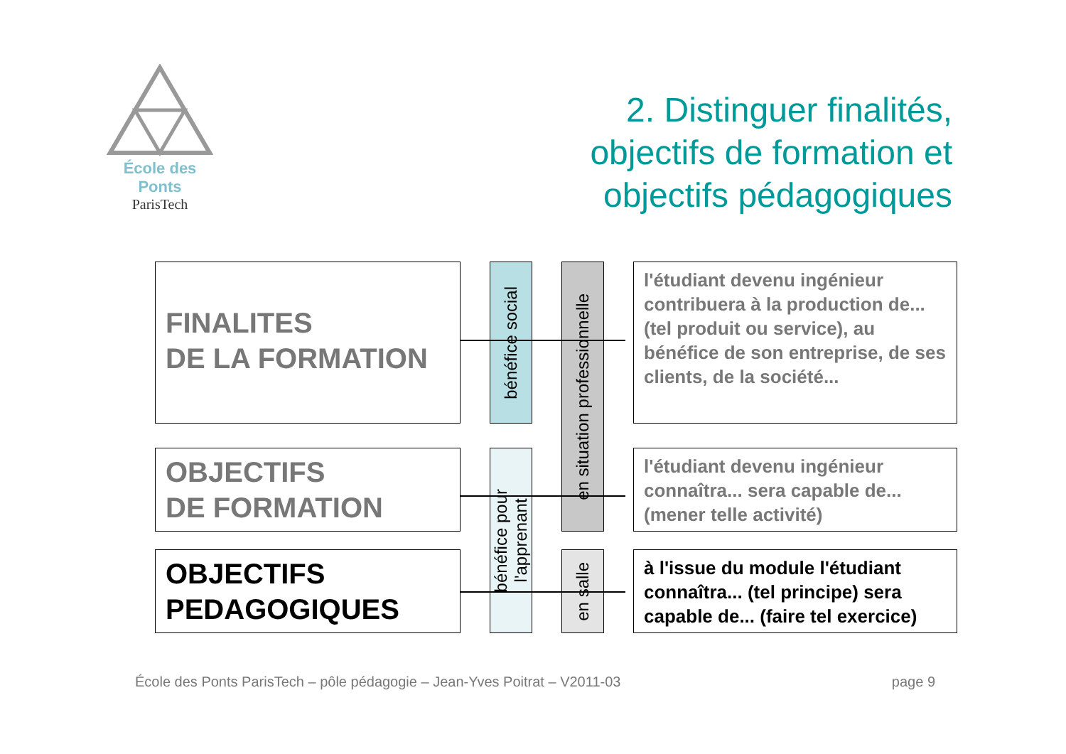École des Ponts
ParisTech
2. Distinguer finalités,
objectifs de formation et
objectifs pédagogiques
FINALITES
DE LA FORMATION
OBJECTIFS
DE FORMATION
OBJECTIFS
PEDAGOGIQUES
bénéfice social
bénéfice pour
l'apprenant
en situation professionnelle
en salle
l'étudiant devenu ingénieur contribuera à la production de... (tel produit ou service), au bénéfice de son entreprise, de ses clients, de la société...
l'étudiant devenu ingénieur connaîtra... sera capable de... (mener telle activité)
à l'issue du module l'étudiant connaîtra... (tel principe) sera capable de... (faire tel exercice)
École des Ponts ParisTech – pôle pédagogie – Jean-Yves Poitrat – V2011-03
page 9